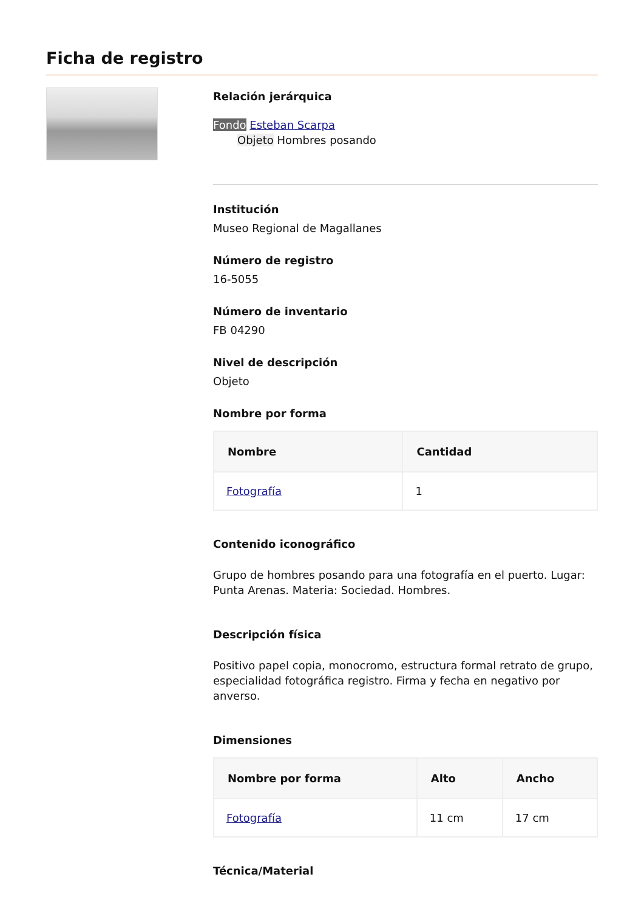Ficha de registro
Relación jerárquica
Fondo Esteban Scarpa
Objeto Hombres posando
Institución
Museo Regional de Magallanes
Número de registro
16-5055
Número de inventario
FB 04290
Nivel de descripción
Objeto
Nombre por forma
| Nombre | Cantidad |
| --- | --- |
| Fotografía | 1 |
Contenido iconográfico
Grupo de hombres posando para una fotografía en el puerto. Lugar: Punta Arenas. Materia: Sociedad. Hombres.
Descripción física
Positivo papel copia, monocromo, estructura formal retrato de grupo, especialidad fotográfica registro. Firma y fecha en negativo por anverso.
Dimensiones
| Nombre por forma | Alto | Ancho |
| --- | --- | --- |
| Fotografía | 11 cm | 17 cm |
Técnica/Material